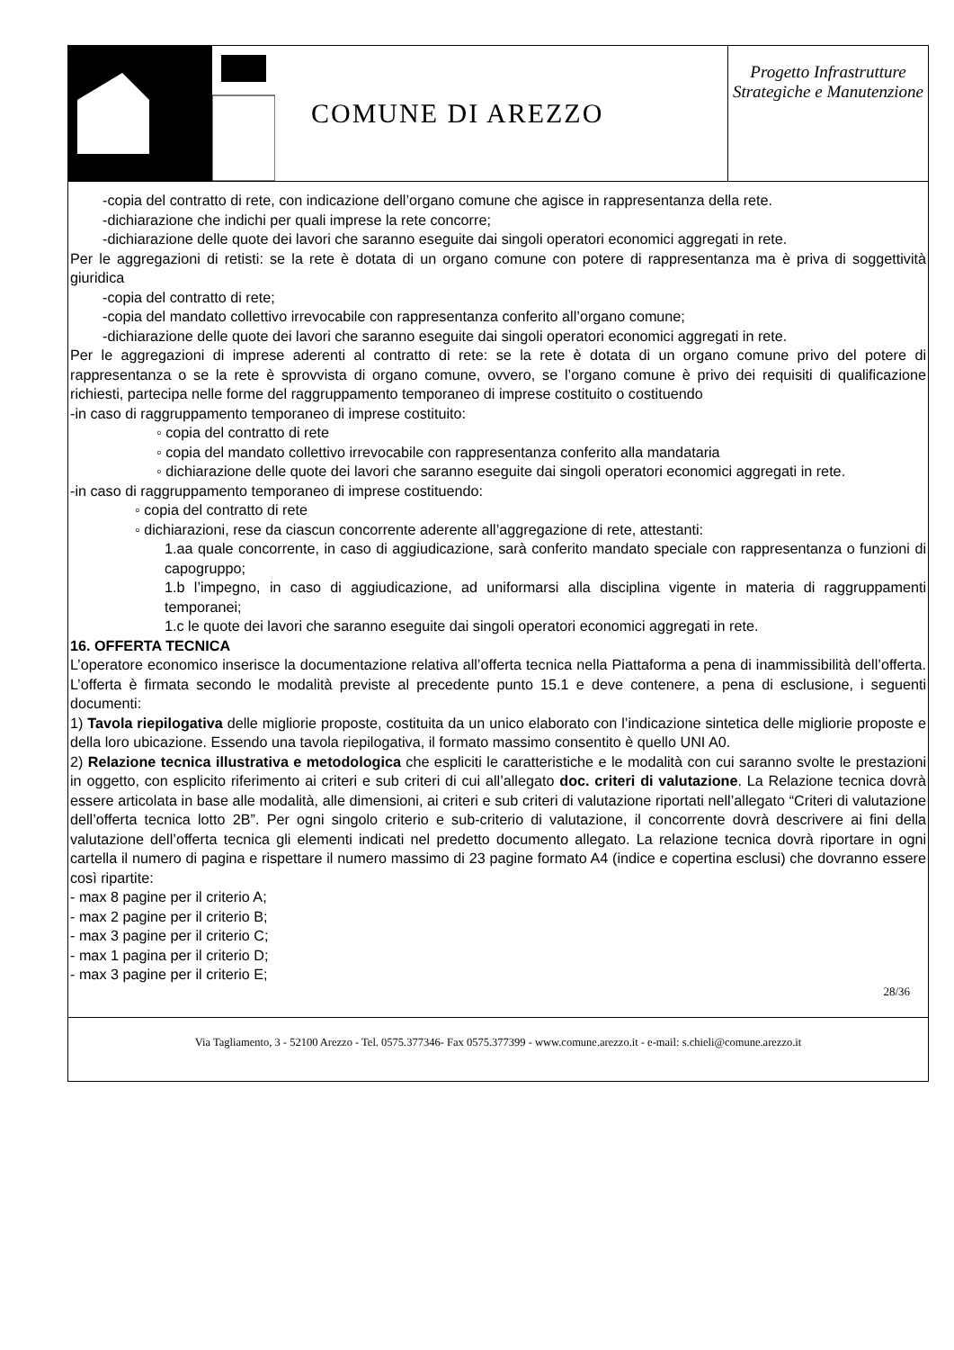COMUNE DI AREZZO
Progetto Infrastrutture Strategiche e Manutenzione
-copia del contratto di rete, con indicazione dell’organo comune che agisce in rappresentanza della rete.
-dichiarazione che indichi per quali imprese la rete concorre;
-dichiarazione delle quote dei lavori che saranno eseguite dai singoli operatori economici aggregati in rete.
Per le aggregazioni di retisti: se la rete è dotata di un organo comune con potere di rappresentanza ma è priva di soggettività giuridica
-copia del contratto di rete;
-copia del mandato collettivo irrevocabile con rappresentanza conferito all’organo comune;
-dichiarazione delle quote dei lavori che saranno eseguite dai singoli operatori economici aggregati in rete.
Per le aggregazioni di imprese aderenti al contratto di rete: se la rete è dotata di un organo comune privo del potere di rappresentanza o se la rete è sprovvista di organo comune, ovvero, se l’organo comune è privo dei requisiti di qualificazione richiesti, partecipa nelle forme del raggruppamento temporaneo di imprese costituito o costituendo
-in caso di raggruppamento temporaneo di imprese costituito:
◦ copia del contratto di rete
◦ copia del mandato collettivo irrevocabile con rappresentanza conferito alla mandataria
◦ dichiarazione delle quote dei lavori che saranno eseguite dai singoli operatori economici aggregati in rete.
-in caso di raggruppamento temporaneo di imprese costituendo:
◦ copia del contratto di rete
◦ dichiarazioni, rese da ciascun concorrente aderente all’aggregazione di rete, attestanti:
1.aa quale concorrente, in caso di aggiudicazione, sarà conferito mandato speciale con rappresentanza o funzioni di capogruppo;
1.b l’impegno, in caso di aggiudicazione, ad uniformarsi alla disciplina vigente in materia di raggruppamenti temporanei;
1.c le quote dei lavori che saranno eseguite dai singoli operatori economici aggregati in rete.
16. OFFERTA TECNICA
L’operatore economico inserisce la documentazione relativa all’offerta tecnica nella Piattaforma a pena di inammissibilità dell’offerta. L’offerta è firmata secondo le modalità previste al precedente punto 15.1 e deve contenere, a pena di esclusione, i seguenti documenti:
1) Tavola riepilogativa delle migliorie proposte, costituita da un unico elaborato con l’indicazione sintetica delle migliorie proposte e della loro ubicazione. Essendo una tavola riepilogativa, il formato massimo consentito è quello UNI A0.
2) Relazione tecnica illustrativa e metodologica che espliciti le caratteristiche e le modalità con cui saranno svolte le prestazioni in oggetto, con esplicito riferimento ai criteri e sub criteri di cui all’allegato doc. criteri di valutazione. La Relazione tecnica dovrà essere articolata in base alle modalità, alle dimensioni, ai criteri e sub criteri di valutazione riportati nell’allegato “Criteri di valutazione dell’offerta tecnica lotto 2B”. Per ogni singolo criterio e sub-criterio di valutazione, il concorrente dovrà descrivere ai fini della valutazione dell’offerta tecnica gli elementi indicati nel predetto documento allegato. La relazione tecnica dovrà riportare in ogni cartella il numero di pagina e rispettare il numero massimo di 23 pagine formato A4 (indice e copertina esclusi) che dovranno essere così ripartite:
- max 8 pagine per il criterio A;
- max 2 pagine per il criterio B;
- max 3 pagine per il criterio C;
- max 1 pagina per il criterio D;
- max 3 pagine per il criterio E;
28/36
Via Tagliamento, 3 - 52100 Arezzo - Tel. 0575.377346- Fax 0575.377399 - www.comune.arezzo.it - e-mail: s.chieli@comune.arezzo.it